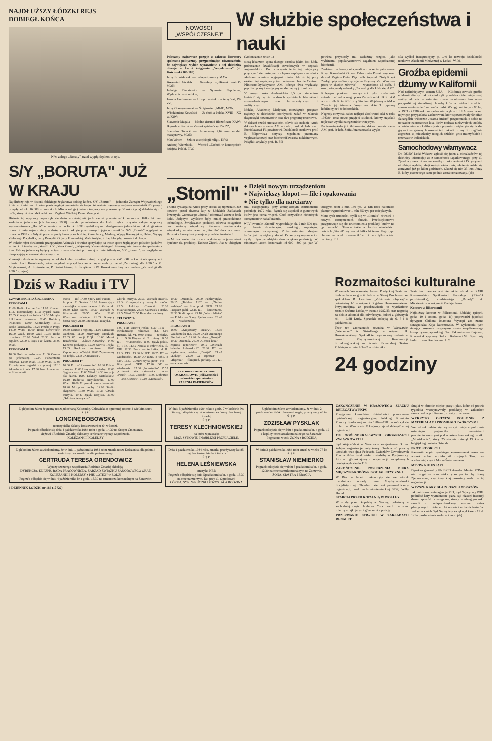NAJDŁUŻSZY ŁÓDZKI REJS
DOBIEGŁ KOŃCA
N/z: załoga „Boruty" przed wypłynięciem w rejs.
S/Y „BORUTA" JUŻ W KRAJU
Najdłuższy rejs w historii łódzkiego żeglarstwa dobiegł końca. S/Y „Boruta" — jednostka Zarządu Wojewódzkiego LOK w Łodzi po 15 miesiącach żeglugi powróciła do kraju. W trakcie wyprawy żeglarze odwiedzili 52 porty i przepłynęli ok. 16.000 mil morskich. Młoda załoga (żaden z żeglarzy nie przekroczył 30 roku życia) składała się z 5 osób, którymi dowodził jacht. kap. Żeglugi Wielkiej Paweł Morzycki.
Historia tej wyprawy rozpoczęła się dużo wcześniej niż jacht zaczął przemierzać kilka morza. Kilka lat temu zasłużona jednostka (rok budowy 1960) została przewieziona do Łodzi, gdzie przyszła załoga wyprawy wyremontowała „Borutę" w zamian za co łódzki LOK zgodził się na udostępnienie jednostki na tak długi okres czasu. Koszty rejsu zostały w dużej części pokryte przez samych jego uczestników. S/Y „Boruta" wypłynął w czerwcu 1983 r. z Gdyni i poprzez porty Europy zachodniej, Casablancę, Maderę, Wyspy Kanaryjskie, Dakar, Wyspy Zielonego Przylądka, porty Brazylii, Gujany Francuskiej, Małe Antyle, Kubę, Florydę, powrócił do kraju.
W trakcie rejsu dwukrotnie przepłynięto Atlantyk i również spotykając na trasie sporo żeglujących polskich jachtów, m. in. L. Mączkę na „Marii", S/Y „Nasz Dom", „Wojewodę Koszalińskiego". Niestety, nie doszło do spotkania z inną łódzką jednostką będącą w tym czasie również po tamtej stronie Atlantyku, S/Y „Stomil", ze względu na niesprzyjające warunki atmosferyczne.
Z okazji zakończenia wyprawy w lokalu klubu członków załogi przyjął prezes ZW LOK w Łodzi wiceprezydent miasta. Lech Krowiranda, wiceprezydent wręczył kapitanowi rejsu srebrny medal „Za zasługi dla LOK" a M. Mrątczakowi, A. Lipińskiemu, P. Bartnickiemu, L. Świątkowi i W. Koseskiemu brązowe medale „Za zasługi dla LOK". (m-jez)
NOWOŚCI
„WSPÓŁCZESNEJ"
W służbie społeczeństwa i nauki
Polecamy najnowsze pozycje z zakresu literatury społeczno-politycznej, przypominając równocześnie, że największy wybór wydawnictw z tej dziedziny oferuje w Łodzi księgarnia „Współczesna" (ul. Kościuszki 106/108).
Jerzy Bronisławski — Fałszywi prorocy MAW
Krzysztof Cieślak — Samoloty myśliwski „Jak-1", MON;
Jadwiga Dackiewicz — Synowie Napoleona, Wydawnictwo Łódzkie;
Joanna Godlewska — Urlop i zasiłek macierzyński, IW ZZ;
Jerzy Grzegorzewski — Śmigłowiec „MI-8", MON;
Włodzimierz Kowalski — Za chód a Polska XVIII—XX w. KiW;
Sławomir Magala — Modne kierunki filozoficzne KAW;
Bogusław Staroń — Zasiłek opiekuńczy, IW ZZ;
Stanisław Torecki — Uniwersalny 7,62 mm karabin maszynowy, MON;
Max Weber — Szkice z socjologii religii, KiW;
Andrzej Wierzbicki — Wschód „Zachód w koncepcjach dziejów Polski, PIW.
(Dokończenie ze str. 1)
szczą lekarzom spora dużego ośrodka jakim jest Łódź, podnoszenie kwalifikacji zawodowych w szpitalu wojewódzkim. Do urzeczywistnienia tej inicjatywy przyczynić się może jeszcze lepsza współpraca uczelni z władzami administracyjnymi miasta. Jak do tej pory efektem tej współpracy jest budowane obecnie Centrum Kliniczno-Dydaktyczne AM, którego dwa wydziały: psychiatryczny i medycyny nuklearnej są już gotowe.
W nowym roku akademickim 3,5 tys. studentów kształcić się będzie na dwóch wydziałach: lekarskim i stomatologicznym oraz farmaceutycznym i analitycznym.
Łódzką Akademię Medyczną obowiązuje program rządowy w dziedzinie koordynacji zadań w zakresie diagnostyki nowotworów oraz dwa programy resortowe.
W dalszej części uroczystości odbyło się nadanie tytułu doktora honoris causa AM w Łodzi, prof. dr hab. med. Bronisławowi Filipowiczowi. Działalność naukowa prof. B. Filipowicza dotyczy zagadnień przemiany węglowodanowej oraz biochemii kwasów nukleinowych. Książki i artykuły prof. B. Fili-
powicza przyniosły mu zasłużony rozgłos, jako wybitnemu popularyzatorowi zagadnień współczesnej biochemii.
Zasłużeni naukowcy otrzymali odznaczenia państwowe. Krzyż Kawalerski Orderu Odrodzenia Polski wręczono dr med. Reginie Pieter. Pięć osób otrzymało Złoty Krzyż Zasługi, pięć — Srebrny, a jedna Brązowy. Za „Wzorową pracę w służbie zdrowia" — wyróżniono 15 osób, 3 osoby otrzymały odznakę „Za zasługi dla Łódzkiej AM".
Kolejnym punktem uroczystości było przekazanie sztandaru ufundowanego przez Zarząd Łódzki PCK i AM w Łodzi dla Koła PCK przy Studium Wojskowym AM w 25-lecie jej istnienia. Wręczono także 3 dyplomy habilitacyjne i 8 doktorskich.
Nagrody otrzymali także najlepsi absolwenci AM w roku 1983/84 oraz nowo przyjęci studenci, którzy uzyskali najlepsze wyniki na egzaminie wstępnym.
Po immatrykulacji i ślubowaniu, doktor honoris causa AM, prof. dr hab. Zofia Jerzmanowska wygło-
siła wykład inauguracyjny pt. „40 lat rozwoju działalności naukowej Akademii Medycznej w Łodzi". W. M.
Groźba epidemii dżumy w Kalifornii
Nad najludniejszym stanem USA — Kalifornią zawisła groźba epidemii dżumy. Jak oświadczyli przedstawiciele miejscowej służby zdrowia w ostatnim czasie zanotowano tam nowe przypadki tej straszliwej choroby która w wiekach średnich spowodowała śmierć milionów ludzi. W ciągu minionych 80 lat, w 1983 r. i 1984 roku na zachodnim wybrzeżu USA zanotowano najwięcej przypadków zachorowań, które spowodowały 60 ofiar. Szczególnie widoczne „czarna śmierć" przypomniała o sobie na początku tegorocznego lata, kiedy podczas niebywałych upałów w wielu miastach kalifornijskich pojawiło zwiększyła się liczba gryzoni — głównych roznosicieli bakterii dżumy. Szczególnie zagrożeni są mieszkańcy ubogich dzielnic, getta murzyńskich i rezerwatów indiańskich.
Samochodowy włamywacz
Do DUSW Łódź-Widzew zgłosił się jeden z mieszkańców tej dzielnicy, informując że z samochodu zaparkowanego przy ul. Zjazdowej skradziono mu kasetkę z dokumentami i 15 tysiącami zł. Dzięki szybkiej akcji milicji widzewskiej złodzieja udało się zatrzymać już po kilku godzinach. Okazał się nim 33-letni Jerzy B. który jeszcze tego samego dnia został aresztowany. (ab)
„Stomil"
● Dzięki nowym urządzeniom
● Największy kłopot — file i opakowania
● Nie tylko dla narciarzy
Trudna sytuacja na rynku pracy starali się uprzedzić. Już bowiem przed dwoma laty w Łódzkich Zakładach Przemysłu Gumowego „Stomil" odczuwać zaczęto brak ludzi. Jedynym wyjściem były mniej pracochłonne technologie. Zwiększanie produkcji obuwia osiągnięto tzw. metodą wtryskową. Pierwszą erefenowska wtryskarkę zainstalowano w „Stomilu" dwa lata temu. Dziś takich urządzeń pracuje w przedsiębiorstwie 8.
— Można powiedzieć, że uratowało to sytuację — mówi dyrektor ds. produkcji Tadeusz Ziętek. Już w ubiegłym roku osiągnęliśmy przy zmniejszonym zatrudnieniu produkcję 1979 roku. Rynek się uspokoił z gumowych butów jest coraz więcej. Choć oczywiście niektórych asortymentów nadal brakuje.
W IV kwartale „Stomil" wyprodukuje ok. 2 mln 500 tys. par obuwia dziecięcego, damskiego, męskiego, ochronnego i ocieplanego. Z tym ostatnim rodzajem butów jest największy kłopot. Potrzeby są ogromne i z myślą o tym przedsiębiorstwo zwiększa produkcję. W minionych latach dostarczało ich 600—800 tys. par. W ubiegłym roku 1 mln 150 tys. W tym roku natomiast planuje wyprodukować 1 mln 350 tys. par ocieplanych.
Mimo tych trudności myśli się w „Stomilu" również o nowych asortymentach obuwia. Przedsiębiorstwo przygotowuje się do uruchomienia produkcji butów na „po nartach". Obuwie takie w bardzo niewielkich ilościach „Stomil" wytwarzał kilka lat temu. Tego typu obuwie ma wielu zwolenników i to nie tylko wśród narciarzy. E. L.
Dziś w Radiu i TV
CZWARTEK, 4 PAŹDZIERNIKA
PROGRAM I
11.00 Radio kierowców. 11.05 Koncert. 11.37 Komunikaty. 11.50 Sygnał czasu. 12.05 Z kraju i ze świata. 12.30 Muzyka folklorem malowana. 12.45 Rolniczy kwadrans. 13.00 Komunikaty. 13.10 Radio kierowców. 13.20 Przeboje Pragi. 14.00 Wiad. 15.00 Radio kierowców. 16.00 Wiad. 18.00 Wiad. 19.30 Radio dzieciom. 20.00 Wiad. 20.30 Jazz w pigułce. 22.00 Z kraju i ze świata. 23.00 Wiad.
PROGRAM II
10.00 Godzina melomana. 11.00 Zawsze po jedenastej. 12.00 Filharmonia radiowa. 13.00 Wiad. 15.00 Wiad. 17.05 Rozwiązanie zagadki muzycznej. 17.10 Aktualności dnia. 17.30 Przed koncertem w filharmonii.
monii — inf. 17.40 Spory nad trumną — fr. pow. E. Szustra. 18.10 Powracająca melodyjka w opracowaniu I. Grzeszak. 19.30 Klub stereo. 19.30 Wieczór w filharmonii. 20.55 Wiad. 21.00 Wieczorne refleksje. 21.05 Klasycy bossa-novy. 21.30 Literatura i muzyka.
PROGRAM III
10.30 Marsze i ragtimy. 11.00 Literatura Quebecu. 11.30 Muzyczny Interklub. 12.05 W tonacji Trójki. 13.00 Marek Barańcecki — „Głowa Kasandry". 14.00 Koncert podwójny. 15.00 Serwis Trójki. 15.05 Rockowe archiwum. 16.00 Zapraszamy do Trójki. 18.00 Zapraszamy do Trójki. 23.50 „Kamasutra".
PROGRAM IV
10.00 Poznać i zrozumieć. 10.30 Polska muzyka. 11.00 Horyzonty wiedzy. 12.00 Sygnał czasu. 13.00 Wiad. 14.30 Audycja dla dzieci. 16.00 Lektury nastolatków. 16.10 Radiowa encyklopedia. 17.00 Wiad. 18.00 W poszukiwaniu harmonii. 18.20 Muzyczne hobby. 19.00 Studio ekspertów. 19.30 Wiad. 19.35 Chwila muzyki. 19.40 Język rosyjski. 21.00 „Szkoła antenatywna".
Chwila muzyki. 20.30 Wieczór muzyki. 22.00 Kompozytorzy naszych czasów. 22.50 Lektury Czwórki. 23.00 Muzykoterapia. 23.30 Człowiek i nauka. 23.50 Wiad. 23.55 Kalendarz radiowy.
TELEWIZJA
PROGRAM I
6.00 TTR uprawa roślin. 6.30 TTR — mechanizacja rolnictwa (Ł). 8.10 Historia, kl. VI. 9.00 Praca — technika, kl. II. 9.30 Fizyka, kl. 2 zmiany. 10.50 DT — wiadomości. 11.00 Język polski, kl. I lic. 11.55 Nauka o człowieku, kl. VIII. 12.30 Praca — technika, kl. II. 13.00 TTR. 15.30 NURT. 16.25 DT — wiadomości. 16.30 „O mnie, o tobie, o nas". 16.50 „Dziewczyna pirat" (4) — film prod. NRD. 17.20 DT — wiadomości. 17.30 „Interstudio". 17.55 „Człowiek dla człowieka". 18.10 „Patrol". 18.30 „Sonda". 19.00 Dobranoc — „Miś Uszatek". 19.10 „Mieszkać".
19.30 Dziennik. 20.00 Publicystyka. 20.15 „Telefon 110" — „Złudne nadzieje" — film prod. NRD. 21.20 Program publ. 22.15 DT — komentarze. 22.30 Studio sport. 23.10 „Świat z bliska" — Polska — Stany Zjednoczone. 23.40 DT — wiadomości.
PROGRAM II
18.00 „Krajobrazy kultury". 18.30 Wiadomości (Ł). 19.00 „Klub Antoniego Piechniczka". 19.20 Przeboje „Dwójki". 19.30 Dziennik. 20.00 „Gorąca linia" — express reporterów. 20.15 „Wieczór baletów kubańskich". 21.30 DT — wydarzenia, telefon „Dwójki". 21.45 „Lekcja". 22.00 „X zaprasza" — „Ifigenia" — film prod. greckiej. 0.10 DT — wiadomości.
ZAPOBIEGNIESZ ASTMIE OSKRZELOWEJ jeśli wcześnie i całkowicie zaprzestaniesz PALENIA PAPIEROSÓW.
Rozmaitości kulturalne
W ramach Warszawskiej Jesieni Poetyckiej Teatr im. Stefana Jaracza gościć będzie w Starej Prochowni ze spektaklem B. Leśmiana „Zdziczenie obyczajów pośmiertnych" w reżyserii Bogdana Hussakowskiego. Przypomnijmy, że przedstawienie to wyróżnione zostało Srebrną Łódką w sezonie 1982/83 oraz nagrodą za debiut aktorski dla odtwórczyni jednej z głównych ról — Lidii Dudy. Spektakle odbędą się 6, 7 i 8 października.
Teatr ten zaprezentuje również w Warszawie „Wielkanoc" A. Strindberga w reżyserii B. Hussakowskiego. Spektakl ten wystawiony zostanie w ramach Międzynarodowej Konferencji Strindbergowskiej na Scenie Kameralnej Teatru Polskiego w dniach 3—7 października.
Teatr im. Jaracza weźmie także udział w XXIII Rzeszowskich Spotkaniach Teatralnych (13—14 października), przedstawiając „Dziady" A. Mickiewicza w reżyserii Macieja Prusa.
Koncert w filharmonii
Najbliższy koncert w Filharmonii Łódzkiej (piątek, godz. 19 i sobota, godz. 18) poprowadzi japoński dyrygent Chikara Imamura. Wystąpi zaś znana skrzypaczka Kaja Danczowska. W wykonaniu tych dwojga artystów usłyszymy utwór współczesnego kompozytora japońskiego Toru Takemitsu — Requiem, Koncert skrzypcowy D-dur J. Brahmsa i VIII Symfonię F-dur L. van Beethovena. J. C.
24 godziny
Z głębokim żalem żegnamy naszą ukochaną Koleżankę, Człowieka o ogromnej dobroci i wielkim sercu
Ś. † P.
LONGINĘ BOBOWSKĄ
nauczycielkę Szkoły Podstawowej nr 64 w Łodzi.
Pogrzeb odbędzie się dnia 4 października 1984 roku o godz. 14.30 na Starym Cmentarzu.
Mężowi i Rodzinie Zmarłej składamy serdeczne wyrazy współczucia.
KOLEŻANKI I KOLEDZY
Z głębokim żalem zawiadamiamy, że w dniu 1 października 1984 roku zmarła nasza Koleżanka, długoletni i zasłużony pracownik handlu państwowego
GERTRUDA TERESA ORENDOWICZ
Wyrazy szczerego współczucia Rodzinie Zmarłej składają:
DYREKCJA, KZ PZPR, RADA PRACOWNICZA, ZARZĄD ZWIĄZKU ZAWODOWEGO ORAZ KOLEŻANKI I KOLEDZY z PHU „OTEX" w ŁODZI
Pogrzeb odbędzie się w dniu 4 października br. o godz. 15.30 na cmentarzu komunalnym na Zarzewie.
6 DZIENNIK ŁÓDZKI nr 186 (10722)
W dniu 5 października 1984 roku o godz. 7 w kościele św. Teresy, odbędzie się nabożeństwo za duszę ukochanej Zmarłej
Ś. † P.
TERESY KLECHNIOWSKIEJ
na które zapraszają:
MĄŻ, SYNOWIE I NAJBLIŻSI PRZYJACIELE.
Dnia 1 października 1984 roku, zmarła, przeżywszy lat 85, najukochańsza Matka i Babcia
Ś. † P.
HELENA LEŚNIEWSKA
emerytka NBP.
Pogrzeb odbędzie się dnia 5 października br. o godz. 15.30 na cmentarzu rzym.-kat. przy ul. Ogrodowej.
CÓRKA, SYN, WNUCZKI I POZOSTAŁA RODZINA
Z głębokim żalem zawiadamiamy, że w dniu 2 października 1984 roku zmarł nagle, przeżywszy 48 lat
Ś. † P.
ZDZISŁAW PYSKLAK
Pogrzeb odbędzie się w dniu 4 października br. o godz. 15 z kaplicy cmentarza komunalnego na Zarzewie.
Pogrążona w żalu ŻONA z RODZINĄ
W dniu 2 października 1984 roku zmarł w wieku 77 lat
Ś. † P.
STANISŁAW NIEMIERKO
Pogrzeb odbędzie się w dniu 5 października br. o godz. 12.30 na cmentarzu komunalnym na Zarzewie.
ŻONA, SIOSTRA I BRACIA
ZAKOŃCZENIE W KRAJOWEGO ZJAZDU DELEGATÓW PKPS
Przyjęciem kierunków działalności pomocowo-opiekuńczej i organizacyjnej Polskiego Komitetu Pomocy Społecznej na lata 1984—1988 zakończył się 3 bm. w Warszawie V krajowy zjazd delegatów tej organizacji.
118 OGÓLNOKRAJOWYCH ORGANIZACJI ZWIĄZKOWYCH
Sąd Wojewódzki w Warszawie zarejestrował 3 bm. kolejną organizację związkową. Osobowość prawną uzyskała tego dnia Federacja Związków Zawodowych Pracowników Środowiska z siedzibą w Bydgoszczy. Liczba ogólnokrajowych organizacji związkowych powiększyła się do 118.
ZAKOŃCZENIE POSIEDZENIA BIURA MIĘDZYNARODÓWKI SOCJALISTYCZNEJ
W Rio de Janeiro zakończyły się we wtorek dwudniowe obrady biura Międzynarodówki Socjalistycznej. Obradami kierował przewodniczący organizacji, szef zachodnioniemieckiej SDP, Willy Brandt.
STARCIA PRZED KOPALNIĄ W WOLLEY
W środę przed kopalnią w Wolley, położoną w zachodniej części hrabstwa York doszło do starć między strajkującymi górnikami a policją.
PRZERWANIE STRAJKU W ZAKŁADACH RENAULT
Strajki w obronie miejsc pracy i płac, które od prawie tygodnia wstrzymywały produkcję w zakładach samochodowych Renault, zostały przerwane.
WYKRYTO OSTATNI POJEMNIK Z MATERIAŁAMI PROMIENIOTWÓRCZYMI
We wtorek udało się wyznaczyć miejsce położenia ostatniego pojemnika z materiałami promieniotwórczymi pod wrakiem francuskiego statku „Mont-Louis", który 25 sierpnia zatonął 19 km od belgijskiego miasta Ostenda.
PROTEST GRECJI
Rzecznik rządu greckiego zaprotestował ostro we wtorek wobec udziału sił zbrojnych Turcji we wschodniej części Morza Śródziemnego.
M'BOW NIE USTĄPI
Dyrektor generalny UNESCO, Amadou Mahtar M'Bow nie ustąpi ze stanowiska tylko po to, by Stany Zjednoczone, czy inny kraj pozostały nadal w tej organizacji.
WYŻSZE KARY DLA ZŁODZIEI OBRAZÓW
Jak poinformowała agencja MTI, Sąd Najwyższy WRL podniósł kary wymierzone przez sąd niższej instancji dwóm spośród przestępców, którzy w ubiegłym roku skradli z budapeszteńskiego muzeum sztuk plastycznych dzieła sztuki wartości miliarda forintów. Jednemu z nich Sąd Najwyższy zwiększył karę z 11 do 12 lat pozbawienia wolności. (opr. jab)